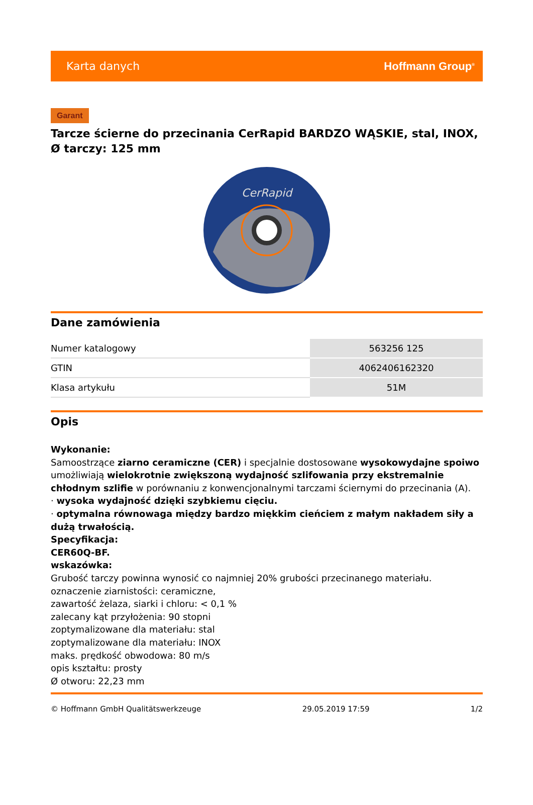Karta danych Hoffmann Group<sup>®</sup>
Garant
Tarcze ścierne do przecinania CerRapid BARDZO WĄSKIE, stal, INOX, Ø tarczy: 125 mm
CerRapid
Dane zamówienia
| Numer katalogowy | 563256 125 |
| GTIN | 4062406162320 |
| Klasa artykułu | 51M |
Opis
Wykonanie:
Samoostrzące ziarno ceramiczne (CER) i specjalnie dostosowane wysokowydajne spoiwo umożliwiają wielokrotnie zwiększoną wydajność szlifowania przy ekstremalnie chłodnym szlifie w porównaniu z konwencjonalnymi tarczami ściernymi do przecinania (A).
· wysoka wydajność dzięki szybkiemu cięciu.
· optymalna równowaga między bardzo miękkim cieńciem z małym nakładem siły a dużą trwałością.
Specyfikacja:
CER60Q-BF.
wskazówka:
Grubość tarczy powinna wynosić co najmniej 20% grubości przecinanego materiału.
oznaczenie ziarnistości: ceramiczne,
zawartość żelaza, siarki i chloru: < 0,1 %
zalecany kąt przyłożenia: 90 stopni
zoptymalizowane dla materiału: stal
zoptymalizowane dla materiału: INOX
maks. prędkość obwodowa: 80 m/s
opis kształtu: prosty
Ø otworu: 22,23 mm
© Hoffmann GmbH Qualitätswerkzeuge 29.05.2019 17:59 1/2